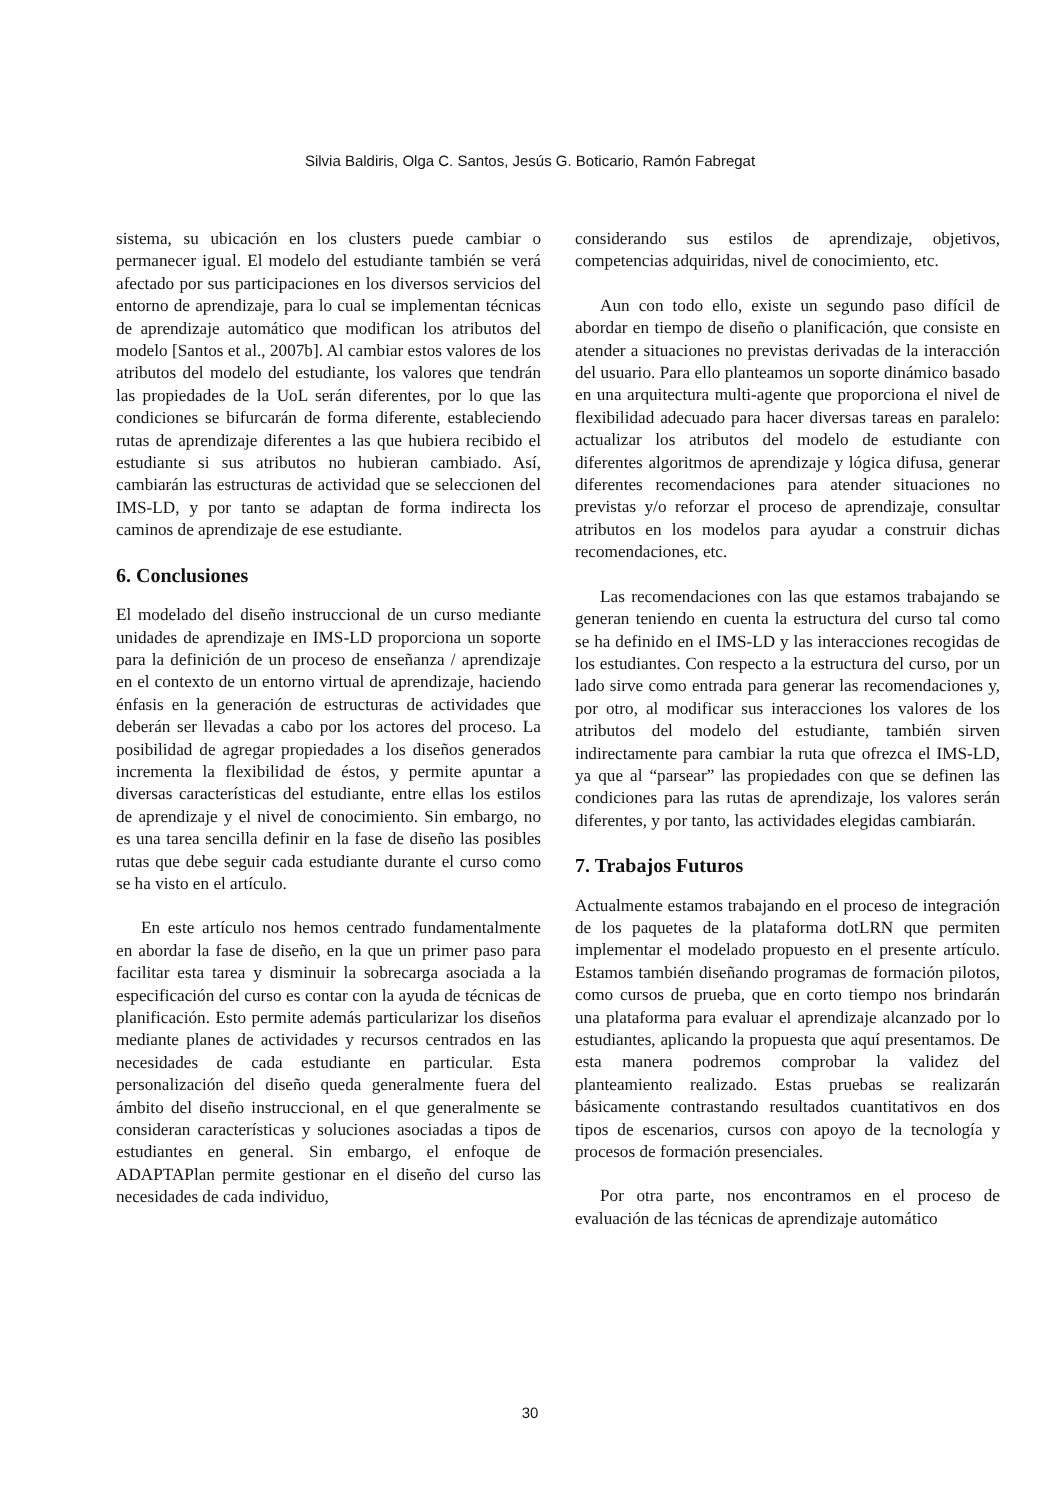Silvia Baldiris, Olga C. Santos, Jesús G. Boticario, Ramón Fabregat
sistema, su ubicación en los clusters puede cambiar o permanecer igual. El modelo del estudiante también se verá afectado por sus participaciones en los diversos servicios del entorno de aprendizaje, para lo cual se implementan técnicas de aprendizaje automático que modifican los atributos del modelo [Santos et al., 2007b]. Al cambiar estos valores de los atributos del modelo del estudiante, los valores que tendrán las propiedades de la UoL serán diferentes, por lo que las condiciones se bifurcarán de forma diferente, estableciendo rutas de aprendizaje diferentes a las que hubiera recibido el estudiante si sus atributos no hubieran cambiado. Así, cambiarán las estructuras de actividad que se seleccionen del IMS-LD, y por tanto se adaptan de forma indirecta los caminos de aprendizaje de ese estudiante.
6. Conclusiones
El modelado del diseño instruccional de un curso mediante unidades de aprendizaje en IMS-LD proporciona un soporte para la definición de un proceso de enseñanza / aprendizaje en el contexto de un entorno virtual de aprendizaje, haciendo énfasis en la generación de estructuras de actividades que deberán ser llevadas a cabo por los actores del proceso. La posibilidad de agregar propiedades a los diseños generados incrementa la flexibilidad de éstos, y permite apuntar a diversas características del estudiante, entre ellas los estilos de aprendizaje y el nivel de conocimiento. Sin embargo, no es una tarea sencilla definir en la fase de diseño las posibles rutas que debe seguir cada estudiante durante el curso como se ha visto en el artículo.
En este artículo nos hemos centrado fundamentalmente en abordar la fase de diseño, en la que un primer paso para facilitar esta tarea y disminuir la sobrecarga asociada a la especificación del curso es contar con la ayuda de técnicas de planificación. Esto permite además particularizar los diseños mediante planes de actividades y recursos centrados en las necesidades de cada estudiante en particular. Esta personalización del diseño queda generalmente fuera del ámbito del diseño instruccional, en el que generalmente se consideran características y soluciones asociadas a tipos de estudiantes en general. Sin embargo, el enfoque de ADAPTAPlan permite gestionar en el diseño del curso las necesidades de cada individuo,
considerando sus estilos de aprendizaje, objetivos, competencias adquiridas, nivel de conocimiento, etc.
Aun con todo ello, existe un segundo paso difícil de abordar en tiempo de diseño o planificación, que consiste en atender a situaciones no previstas derivadas de la interacción del usuario. Para ello planteamos un soporte dinámico basado en una arquitectura multi-agente que proporciona el nivel de flexibilidad adecuado para hacer diversas tareas en paralelo: actualizar los atributos del modelo de estudiante con diferentes algoritmos de aprendizaje y lógica difusa, generar diferentes recomendaciones para atender situaciones no previstas y/o reforzar el proceso de aprendizaje, consultar atributos en los modelos para ayudar a construir dichas recomendaciones, etc.
Las recomendaciones con las que estamos trabajando se generan teniendo en cuenta la estructura del curso tal como se ha definido en el IMS-LD y las interacciones recogidas de los estudiantes. Con respecto a la estructura del curso, por un lado sirve como entrada para generar las recomendaciones y, por otro, al modificar sus interacciones los valores de los atributos del modelo del estudiante, también sirven indirectamente para cambiar la ruta que ofrezca el IMS-LD, ya que al “parsear” las propiedades con que se definen las condiciones para las rutas de aprendizaje, los valores serán diferentes, y por tanto, las actividades elegidas cambiarán.
7. Trabajos Futuros
Actualmente estamos trabajando en el proceso de integración de los paquetes de la plataforma dotLRN que permiten implementar el modelado propuesto en el presente artículo. Estamos también diseñando programas de formación pilotos, como cursos de prueba, que en corto tiempo nos brindarán una plataforma para evaluar el aprendizaje alcanzado por lo estudiantes, aplicando la propuesta que aquí presentamos. De esta manera podremos comprobar la validez del planteamiento realizado. Estas pruebas se realizarán básicamente contrastando resultados cuantitativos en dos tipos de escenarios, cursos con apoyo de la tecnología y procesos de formación presenciales.
Por otra parte, nos encontramos en el proceso de evaluación de las técnicas de aprendizaje automático
30